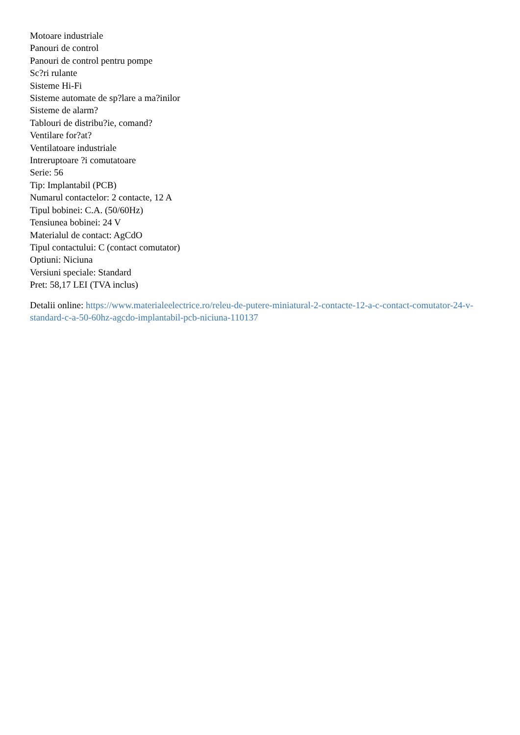Motoare industriale
Panouri de control
Panouri de control pentru pompe
Sc?ri rulante
Sisteme Hi-Fi
Sisteme automate de sp?lare a ma?inilor
Sisteme de alarm?
Tablouri de distribu?ie, comand?
Ventilare for?at?
Ventilatoare industriale
Intreruptoare ?i comutatoare
Serie: 56
Tip: Implantabil (PCB)
Numarul contactelor: 2 contacte, 12 A
Tipul bobinei: C.A. (50/60Hz)
Tensiunea bobinei: 24 V
Materialul de contact: AgCdO
Tipul contactului: C (contact comutator)
Optiuni: Niciuna
Versiuni speciale: Standard
Pret: 58,17 LEI (TVA inclus)
Detalii online: https://www.materialeelectrice.ro/releu-de-putere-miniatural-2-contacte-12-a-c-contact-comutator-24-v-standard-c-a-50-60hz-agcdo-implantabil-pcb-niciuna-110137